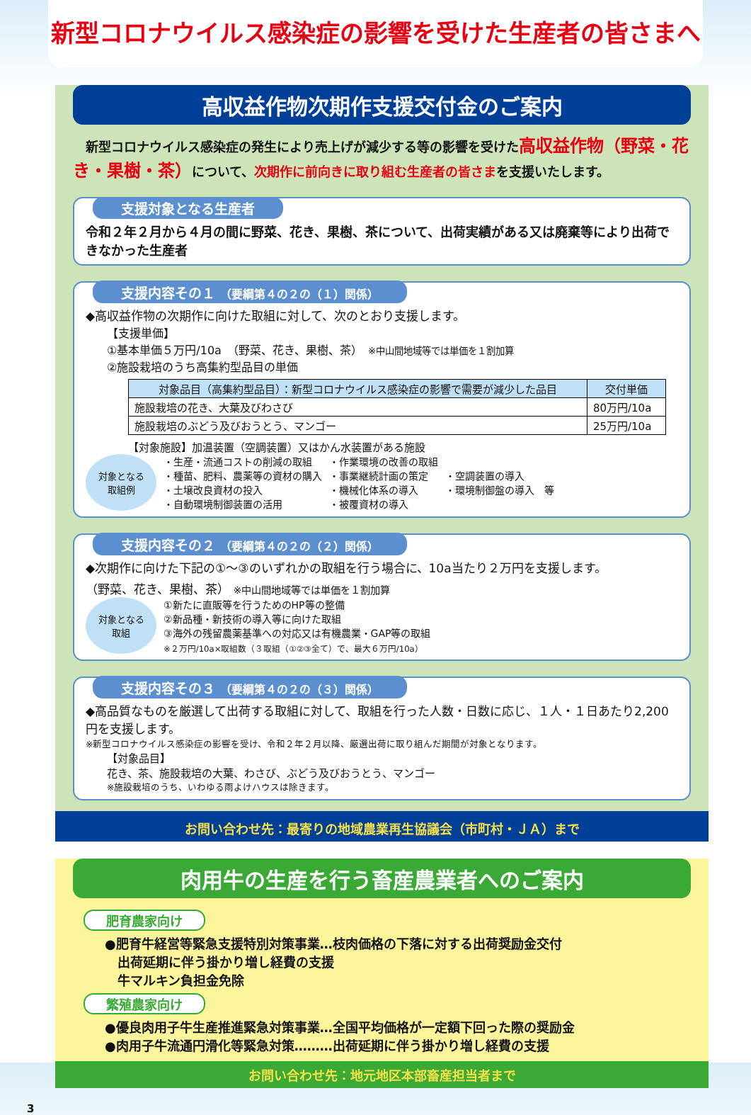新型コロナウイルス感染症の影響を受けた生産者の皆さまへ
高収益作物次期作支援交付金のご案内
　新型コロナウイルス感染症の発生により売上げが減少する等の影響を受けた高収益作物（野菜・花き・果樹・茶）について、次期作に前向きに取り組む生産者の皆さまを支援いたします。
支援対象となる生産者
令和２年２月から４月の間に野菜、花き、果樹、茶について、出荷実績がある又は廃棄等により出荷できなかった生産者
支援内容その１ （要綱第４の２の（１）関係）
◆高収益作物の次期作に向けた取組に対して、次のとおり支援します。
【支援単価】
①基本単価５万円/10a　（野菜、花き、果樹、茶）　※中山間地域等では単価を１割加算
②施設栽培のうち高集約型品目の単価
| 対象品目（高集約型品目）：新型コロナウイルス感染症の影響で需要が減少した品目 | 交付単価 |
| --- | --- |
| 施設栽培の花き、大葉及びわさび | 80万円/10a |
| 施設栽培のぶどう及びおうとう、マンゴー | 25万円/10a |
【対象施設】加温装置（空調装置）又はかん水装置がある施設
対象となる
取組例
・生産・流通コストの削減の取組
・種苗、肥料、農薬等の資材の購入
・土壌改良資材の投入
・自動環境制御装置の活用
・作業環境の改善の取組
・事業継続計画の策定
・機械化体系の導入
・被覆資材の導入
・空調装置の導入
・環境制御盤の導入　等
支援内容その２ （要綱第４の２の（２）関係）
◆次期作に向けた下記の①～③のいずれかの取組を行う場合に、10a当たり２万円を支援します。
（野菜、花き、果樹、茶） ※中山間地域等では単価を１割加算
対象となる
取組
①新たに直販等を行うためのHP等の整備
②新品種・新技術の導入等に向けた取組
③海外の残留農薬基準への対応又は有機農業・GAP等の取組
※２万円/10a×取組数（３取組（①②③全て）で、最大６万円/10a）
支援内容その３ （要綱第４の２の（３）関係）
◆高品質なものを厳選して出荷する取組に対して、取組を行った人数・日数に応じ、１人・１日あたり2,200円を支援します。
※新型コロナウイルス感染症の影響を受け、令和２年２月以降、厳選出荷に取り組んだ期間が対象となります。
【対象品目】
花き、茶、施設栽培の大葉、わさび、ぶどう及びおうとう、マンゴー
※施設栽培のうち、いわゆる雨よけハウスは除きます。
お問い合わせ先：最寄りの地域農業再生協議会（市町村・ＪＡ）まで
肉用牛の生産を行う畜産農業者へのご案内
肥育農家向け
●肥育牛経営等緊急支援特別対策事業…枝肉価格の下落に対する出荷奨励金交付
　出荷延期に伴う掛かり増し経費の支援
　牛マルキン負担金免除
繁殖農家向け
●優良肉用子牛生産推進緊急対策事業…全国平均価格が一定額下回った際の奨励金
●肉用子牛流通円滑化等緊急対策………出荷延期に伴う掛かり増し経費の支援
お問い合わせ先：地元地区本部畜産担当者まで
3